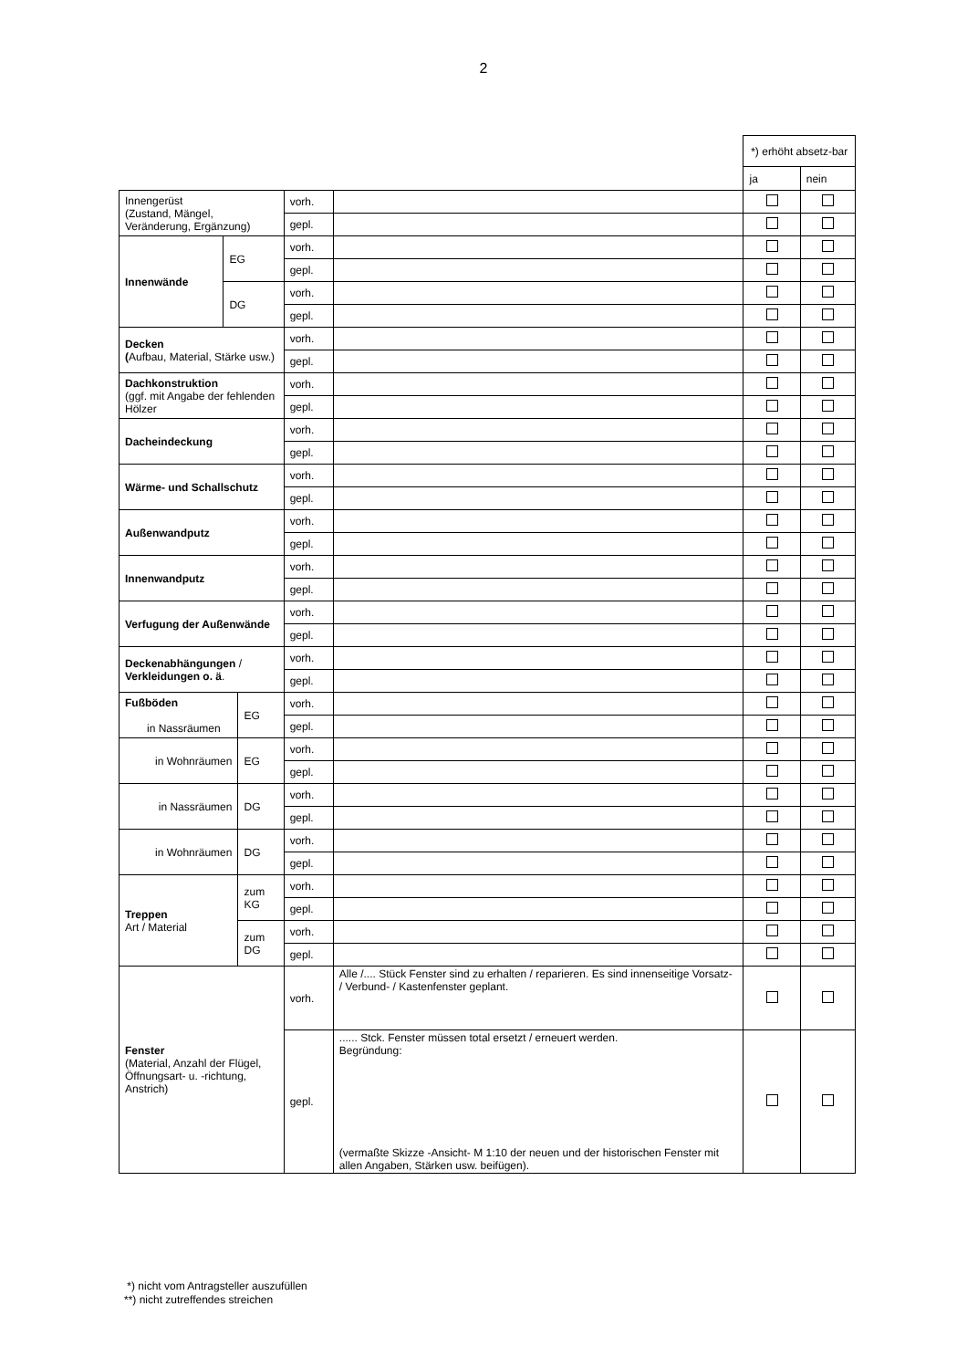2
| | | | | | *) erhöht absetz-bar | |
| | | | | | ja | nein |
| Innengerüst (Zustand, Mängel, Veränderung, Ergänzung) | | | vorh. | | | |
| | | | gepl. | | | |
| Innenwände | EG | | vorh. | | | |
| | | | gepl. | | | |
| | DG | | vorh. | | | |
| | | | gepl. | | | |
| Decken ( Aufbau, Material, Stärke usw.) | | | vorh. | | | |
| | | | gepl. | | | |
| Dachkonstruktion (ggf. mit Angabe der fehlenden Hölzer | | | vorh. | | | |
| | | | gepl. | | | |
| Dacheindeckung | | | vorh. | | | |
| | | | gepl. | | | |
| Wärme- und Schallschutz | | | vorh. | | | |
| | | | gepl. | | | |
| Außenwandputz | | | vorh. | | | |
| | | | gepl. | | | |
| Innenwandputz | | | vorh. | | | |
| | | | gepl. | | | |
| Verfugung der Außenwände | | | vorh. | | | |
| | | | gepl. | | | |
| Deckenabhängungen / Verkleidungen o. ä . | | | vorh. | | | |
| | | | gepl. | | | |
| Fußböden in Nassräumen | | EG | vorh. | | | |
| | | | gepl. | | | |
| in Wohnräumen | | EG | vorh. | | | |
| | | | gepl. | | | |
| in Nassräumen | | DG | vorh. | | | |
| | | | gepl. | | | |
| in Wohnräumen | | DG | vorh. | | | |
| | | | gepl. | | | |
| Treppen Art / Material | | zum KG | vorh. | | | |
| | | | gepl. | | | |
| | | zum DG | vorh. | | | |
| | | | gepl. | | | |
| Fenster (Material, Anzahl der Flügel, Öffnungsart- u. -richtung, Anstrich) | | | vorh. | Alle /.... Stück Fenster sind zu erhalten / reparieren. Es sind innenseitige Vorsatz- / Verbund- / Kastenfenster geplant. | | |
| | | | gepl. | ...... Stck. Fenster müssen total ersetzt / erneuert werden. Begründung: (vermaßte Skizze -Ansicht- M 1:10 der neuen und der historischen Fenster mit allen Angaben, Stärken usw. beifügen). | | |
*) nicht vom Antragsteller auszufüllen
**) nicht zutreffendes streichen